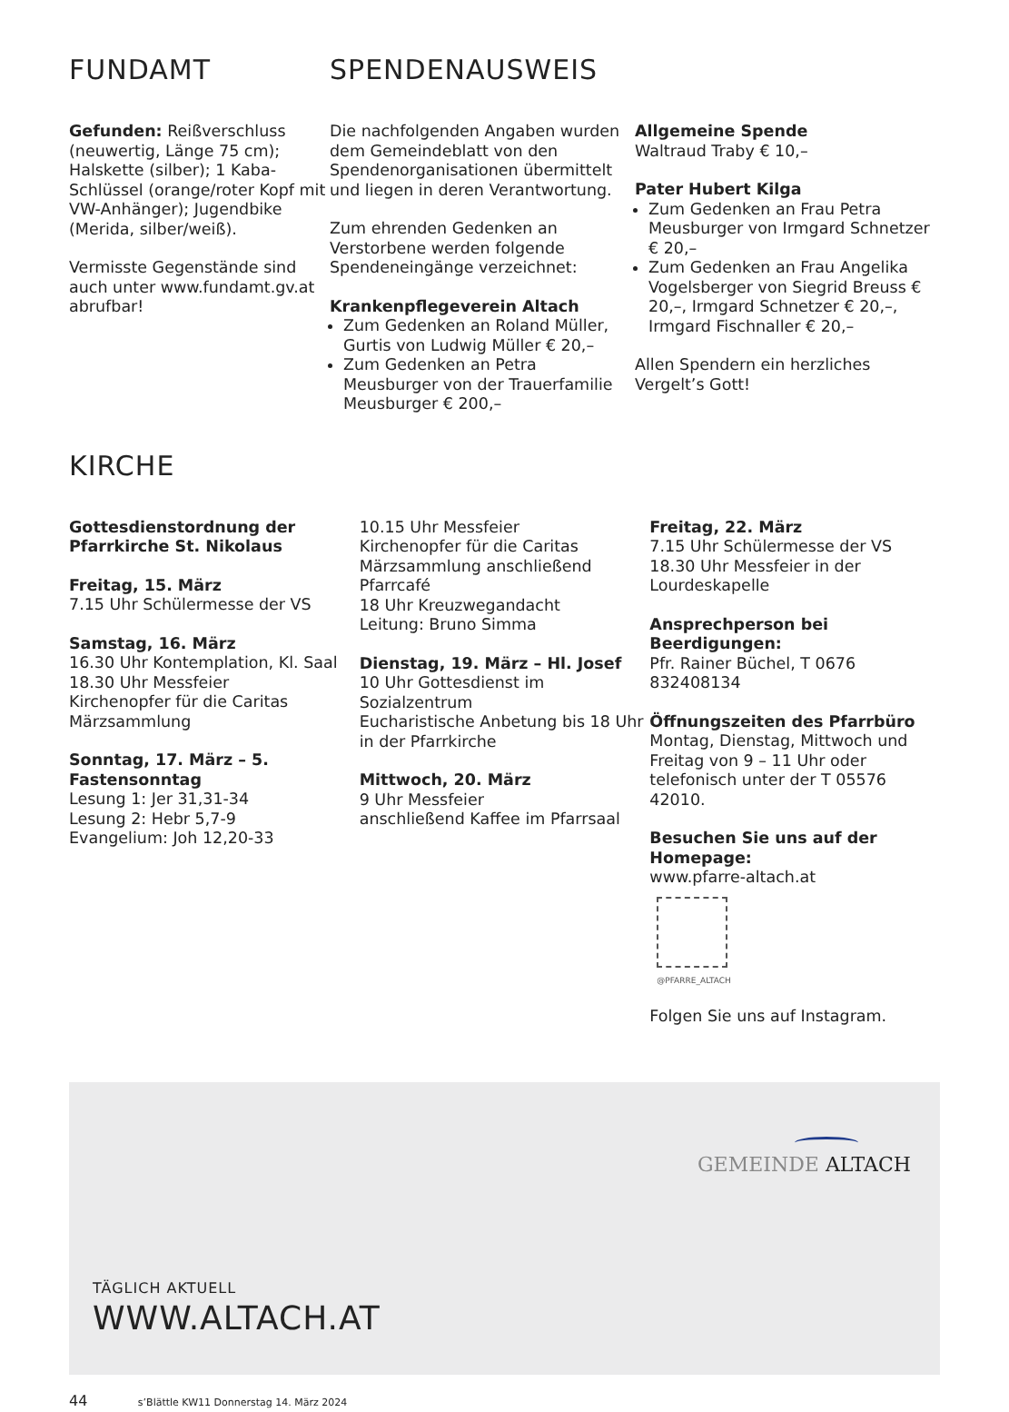FUNDAMT
Gefunden: Reißverschluss (neuwertig, Länge 75 cm); Halskette (silber); 1 Kaba-Schlüssel (orange/roter Kopf mit VW-Anhänger); Jugendbike (Merida, silber/weiß).
Vermisste Gegenstände sind auch unter www.fundamt.gv.at abrufbar!
SPENDENAUSWEIS
Die nachfolgenden Angaben wurden dem Gemeindeblatt von den Spendenorganisationen übermittelt und liegen in deren Verantwortung.
Zum ehrenden Gedenken an Verstorbene werden folgende Spendeneingänge verzeichnet:
Krankenpflegeverein Altach
Zum Gedenken an Roland Müller, Gurtis von Ludwig Müller € 20,–
Zum Gedenken an Petra Meusburger von der Trauerfamilie Meusburger € 200,–
Allgemeine Spende
Waltraud Traby € 10,–
Pater Hubert Kilga
Zum Gedenken an Frau Petra Meusburger von Irmgard Schnetzer € 20,–
Zum Gedenken an Frau Angelika Vogelsberger von Siegrid Breuss € 20,–, Irmgard Schnetzer € 20,–, Irmgard Fischnaller € 20,–
Allen Spendern ein herzliches Vergelt’s Gott!
KIRCHE
Gottesdienstordnung der Pfarrkirche St. Nikolaus
Freitag, 15. März
7.15 Uhr Schülermesse der VS
Samstag, 16. März
16.30 Uhr Kontemplation, Kl. Saal
18.30 Uhr Messfeier
Kirchenopfer für die Caritas Märzsammlung
Sonntag, 17. März – 5. Fastensonntag
Lesung 1: Jer 31,31-34
Lesung 2: Hebr 5,7-9
Evangelium: Joh 12,20-33
10.15 Uhr Messfeier
Kirchenopfer für die Caritas Märzsammlung anschließend Pfarrcafé
18 Uhr Kreuzwegandacht
Leitung: Bruno Simma
Dienstag, 19. März – Hl. Josef
10 Uhr Gottesdienst im Sozialzentrum
Eucharistische Anbetung bis 18 Uhr in der Pfarrkirche
Mittwoch, 20. März
9 Uhr Messfeier
anschließend Kaffee im Pfarrsaal
Freitag, 22. März
7.15 Uhr Schülermesse der VS
18.30 Uhr Messfeier in der Lourdeskapelle
Ansprechperson bei Beerdigungen:
Pfr. Rainer Büchel, T 0676 832408134
Öffnungszeiten des Pfarrbüro
Montag, Dienstag, Mittwoch und Freitag von 9 – 11 Uhr oder telefonisch unter der T 05576 42010.
Besuchen Sie uns auf der Homepage:
www.pfarre-altach.at
@PFARRE_ALTACH
Folgen Sie uns auf Instagram.
GEMEINDE ALTACH
TÄGLICH AKTUELL
WWW.ALTACH.AT
44 s’Blättle KW11 Donnerstag 14. März 2024